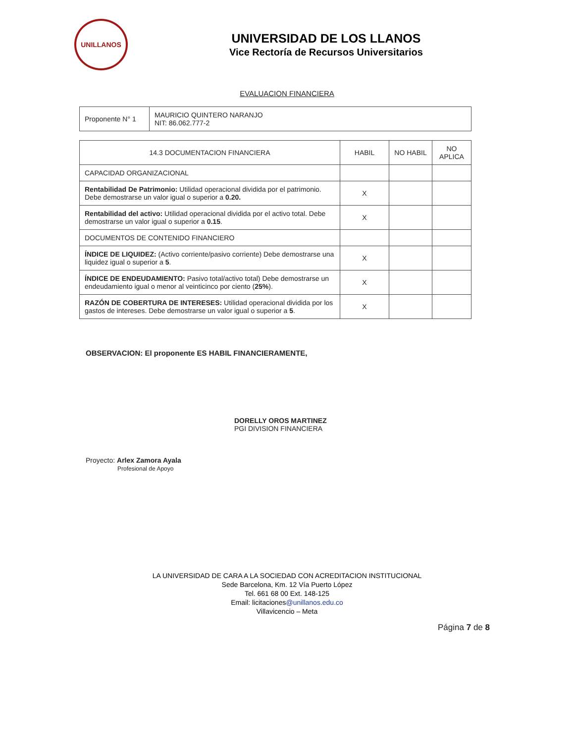UNILLANOS
UNIVERSIDAD DE LOS LLANOS
Vice Rectoría de Recursos Universitarios
EVALUACION FINANCIERA
| Proponente N° 1 | MAURICIO QUINTERO NARANJO NIT: 86.062.777-2 |
| 14.3 DOCUMENTACION FINANCIERA | HABIL | NO HABIL | NO APLICA |
| --- | --- | --- | --- |
| CAPACIDAD ORGANIZACIONAL | | | |
| Rentabilidad De Patrimonio: Utilidad operacional dividida por el patrimonio. Debe demostrarse un valor igual o superior a 0.20. | X | | |
| Rentabilidad del activo: Utilidad operacional dividida por el activo total. Debe demostrarse un valor igual o superior a 0.15 . | X | | |
| DOCUMENTOS DE CONTENIDO FINANCIERO | | | |
| ÍNDICE DE LIQUIDEZ: (Activo corriente/pasivo corriente) Debe demostrarse una liquidez igual o superior a 5 . | X | | |
| ÍNDICE DE ENDEUDAMIENTO: Pasivo total/activo total) Debe demostrarse un endeudamiento igual o menor al veinticinco por ciento ( 25% ). | X | | |
| RAZÓN DE COBERTURA DE INTERESES: Utilidad operacional dividida por los gastos de intereses. Debe demostrarse un valor igual o superior a 5 . | X | | |
OBSERVACION: El proponente ES HABIL FINANCIERAMENTE,
Proyecto: Arlex Zamora Ayala
Profesional de Apoyo
DORELLY OROS MARTINEZ
PGI DIVISION FINANCIERA
LA UNIVERSIDAD DE CARA A LA SOCIEDAD CON ACREDITACION INSTITUCIONAL
Sede Barcelona, Km. 12 Vía Puerto López
Tel. 661 68 00 Ext. 148-125
Email: licitaciones@unillanos.edu.co
Villavicencio – Meta
Página 7 de 8